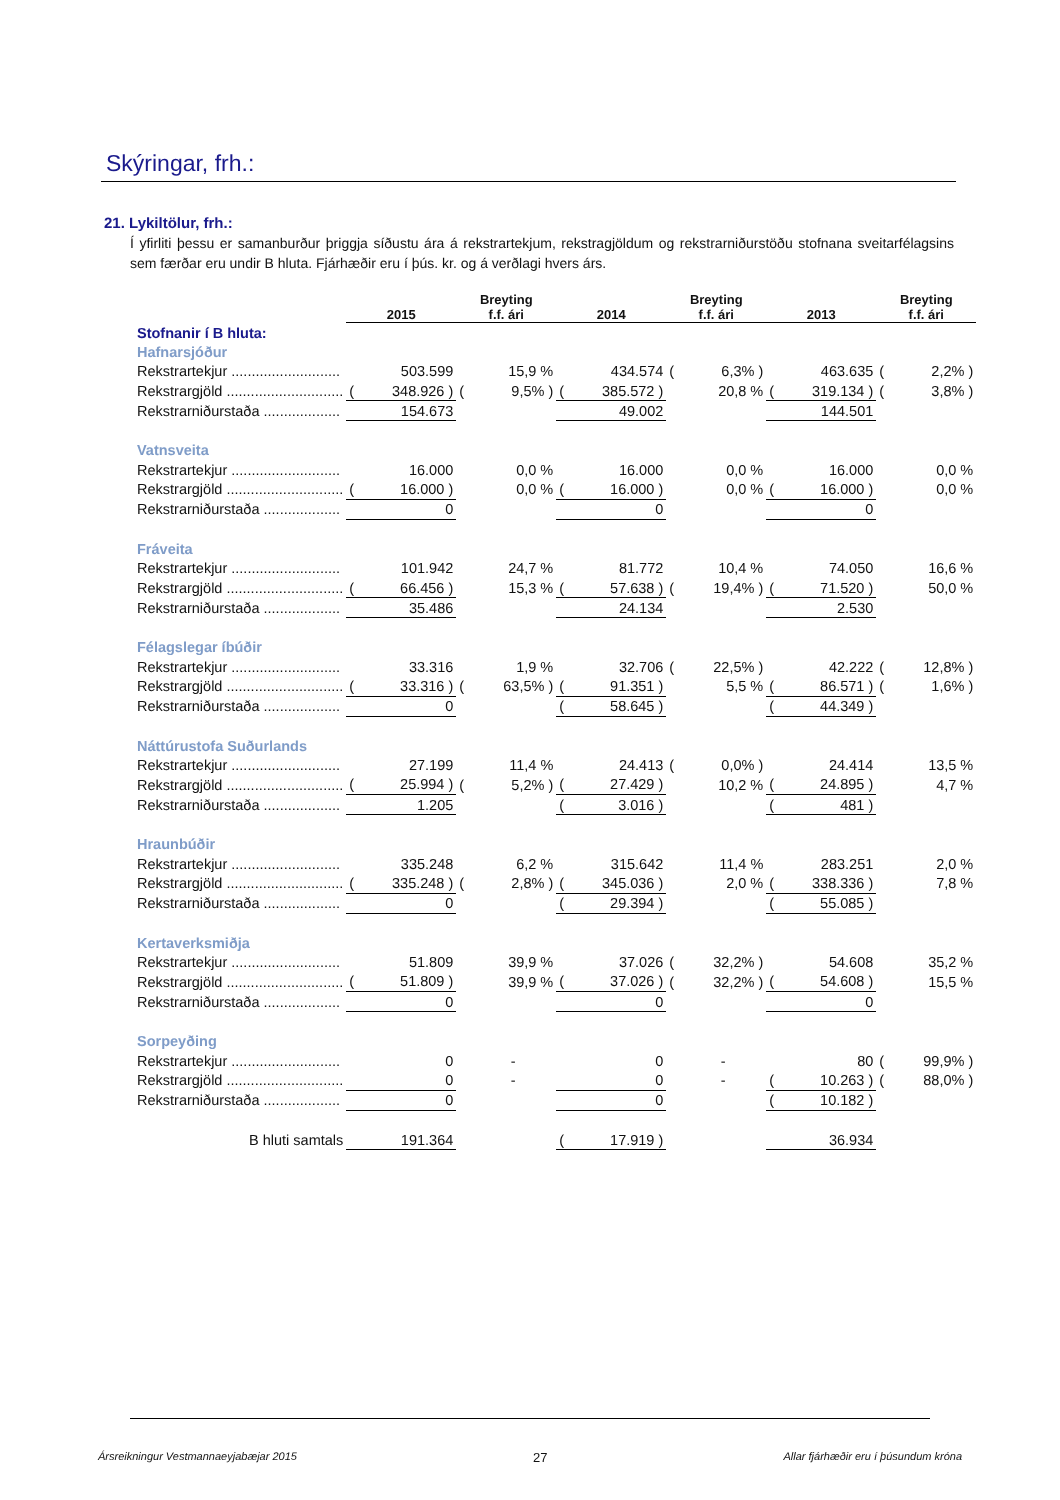Skýringar, frh.:
21. Lykiltölur, frh.:
Í yfirliti þessu er samanburður þriggja síðustu ára á rekstrartekjum, rekstragjöldum og rekstrarniðurstöðu stofnana sveitarfélagsins sem færðar eru undir B hluta. Fjárhæðir eru í þús. kr. og á verðlagi hvers árs.
| | 2015 | | Breyting f.f. ári | | 2014 | | Breyting f.f. ári | | 2013 | | Breyting f.f. ári | |
| --- | --- | --- | --- | --- | --- | --- | --- | --- | --- | --- | --- | --- |
| Stofnanir í B hluta: | | | | | | | | | | | | |
| Hafnarsjóður | | | | | | | | | | | | |
| Rekstrartekjur ........................... | | 503.599 | | 15,9 % | | 434.574 | ( | 6,3% ) | | 463.635 | ( | 2,2% ) |
| Rekstrargjöld ............................. | ( | 348.926 ) | ( | 9,5% ) | ( | 385.572 ) | | 20,8 % | ( | 319.134 ) | ( | 3,8% ) |
| Rekstrarniðurstaða ................... | | 154.673 | | | | 49.002 | | | | 144.501 | | |
| Vatnsveita | | | | | | | | | | | | |
| Rekstrartekjur ........................... | | 16.000 | | 0,0 % | | 16.000 | | 0,0 % | | 16.000 | | 0,0 % |
| Rekstrargjöld ............................. | ( | 16.000 ) | | 0,0 % | ( | 16.000 ) | | 0,0 % | ( | 16.000 ) | | 0,0 % |
| Rekstrarniðurstaða ................... | | 0 | | | | 0 | | | | 0 | | |
| Fráveita | | | | | | | | | | | | |
| Rekstrartekjur ........................... | | 101.942 | | 24,7 % | | 81.772 | | 10,4 % | | 74.050 | | 16,6 % |
| Rekstrargjöld ............................. | ( | 66.456 ) | | 15,3 % | ( | 57.638 ) | ( | 19,4% ) | ( | 71.520 ) | | 50,0 % |
| Rekstrarniðurstaða ................... | | 35.486 | | | | 24.134 | | | | 2.530 | | |
| Félagslegar íbúðir | | | | | | | | | | | | |
| Rekstrartekjur ........................... | | 33.316 | | 1,9 % | | 32.706 | ( | 22,5% ) | | 42.222 | ( | 12,8% ) |
| Rekstrargjöld ............................. | ( | 33.316 ) | ( | 63,5% ) | ( | 91.351 ) | | 5,5 % | ( | 86.571 ) | ( | 1,6% ) |
| Rekstrarniðurstaða ................... | | 0 | | | ( | 58.645 ) | | | ( | 44.349 ) | | |
| Náttúrustofa Suðurlands | | | | | | | | | | | | |
| Rekstrartekjur ........................... | | 27.199 | | 11,4 % | | 24.413 | ( | 0,0% ) | | 24.414 | | 13,5 % |
| Rekstrargjöld ............................. | ( | 25.994 ) | ( | 5,2% ) | ( | 27.429 ) | | 10,2 % | ( | 24.895 ) | | 4,7 % |
| Rekstrarniðurstaða ................... | | 1.205 | | | ( | 3.016 ) | | | ( | 481 ) | | |
| Hraunbúðir | | | | | | | | | | | | |
| Rekstrartekjur ........................... | | 335.248 | | 6,2 % | | 315.642 | | 11,4 % | | 283.251 | | 2,0 % |
| Rekstrargjöld ............................. | ( | 335.248 ) | ( | 2,8% ) | ( | 345.036 ) | | 2,0 % | ( | 338.336 ) | | 7,8 % |
| Rekstrarniðurstaða ................... | | 0 | | | ( | 29.394 ) | | | ( | 55.085 ) | | |
| Kertaverksmiðja | | | | | | | | | | | | |
| Rekstrartekjur ........................... | | 51.809 | | 39,9 % | | 37.026 | ( | 32,2% ) | | 54.608 | | 35,2 % |
| Rekstrargjöld ............................. | ( | 51.809 ) | | 39,9 % | ( | 37.026 ) | ( | 32,2% ) | ( | 54.608 ) | | 15,5 % |
| Rekstrarniðurstaða ................... | | 0 | | | | 0 | | | | 0 | | |
| Sorpeyðing | | | | | | | | | | | | |
| Rekstrartekjur ........................... | | 0 | | - | | 0 | | - | | 80 | ( | 99,9% ) |
| Rekstrargjöld ............................. | | 0 | | - | | 0 | | - | ( | 10.263 ) | ( | 88,0% ) |
| Rekstrarniðurstaða ................... | | 0 | | | | 0 | | | ( | 10.182 ) | | |
| B hluti samtals | | 191.364 | | | ( | 17.919 ) | | | | 36.934 | | |
Ársreikningur Vestmannaeyjabæjar 2015 27 Allar fjárhæðir eru í þúsundum króna